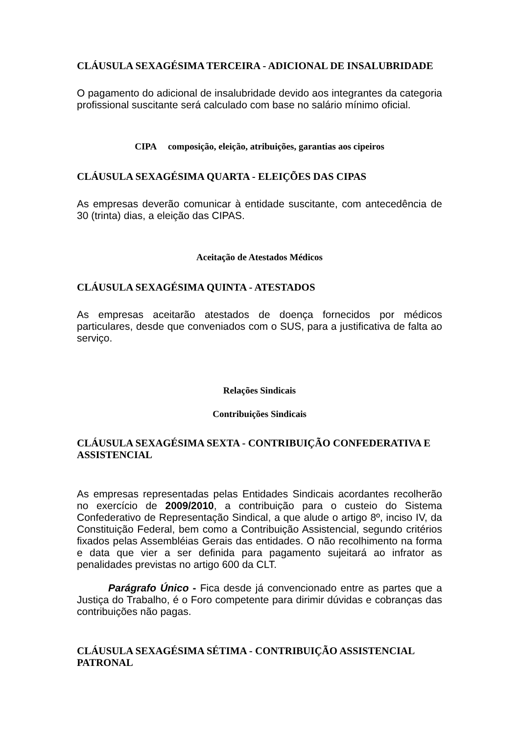CLÁUSULA SEXAGÉSIMA TERCEIRA - ADICIONAL DE INSALUBRIDADE
O pagamento do adicional de insalubridade devido aos integrantes da categoria profissional suscitante será calculado com base no salário mínimo oficial.
CIPA composição, eleição, atribuições, garantias aos cipeiros
CLÁUSULA SEXAGÉSIMA QUARTA - ELEIÇÕES DAS CIPAS
As empresas deverão comunicar à entidade suscitante, com antecedência de 30 (trinta) dias, a eleição das CIPAS.
Aceitação de Atestados Médicos
CLÁUSULA SEXAGÉSIMA QUINTA - ATESTADOS
As empresas aceitarão atestados de doença fornecidos por médicos particulares, desde que conveniados com o SUS, para a justificativa de falta ao serviço.
Relações Sindicais
Contribuições Sindicais
CLÁUSULA SEXAGÉSIMA SEXTA - CONTRIBUIÇÃO CONFEDERATIVA E ASSISTENCIAL
As empresas representadas pelas Entidades Sindicais acordantes recolherão no exercício de 2009/2010, a contribuição para o custeio do Sistema Confederativo de Representação Sindical, a que alude o artigo 8º, inciso IV, da Constituição Federal, bem como a Contribuição Assistencial, segundo critérios fixados pelas Assembléias Gerais das entidades. O não recolhimento na forma e data que vier a ser definida para pagamento sujeitará ao infrator as penalidades previstas no artigo 600 da CLT.
Parágrafo Único - Fica desde já convencionado entre as partes que a Justiça do Trabalho, é o Foro competente para dirimir dúvidas e cobranças das contribuições não pagas.
CLÁUSULA SEXAGÉSIMA SÉTIMA - CONTRIBUIÇÃO ASSISTENCIAL PATRONAL